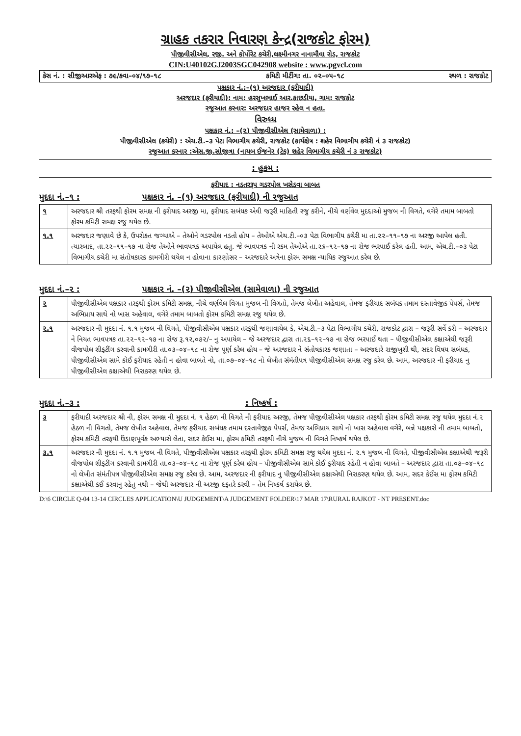ગ્રાહક તકરાર નિવારણ કેન્દ્ર(રાજકોટ ફોરમ)
પીજીવીસીએલ, રજી. અને કોર્પોરેટ કચેરી,લક્ષ્મીનગર નાનામૌવા રોડ, રાજકોટ
CIN:U40102GJ2003SGC042908 website : www.pgvcl.com
કેસ નં. : સીજીઆરએફ : ૭૯/કવા–૦૪/૧૭–૧૮ કમિટી મીટીંગ: તા. ૦૨–૦૫–૧૮ સ્થળ : રાજકોટ
પક્ષકાર નં.:–(૧) અરજદાર (ફરીયાદી)
અરજદાર (ફરીયાદી): નામ: હરસુખભાઈ આર.કાછડીયા, ગામ: રાજકોટ
રજુઆત કરનાર: અરજદાર હાજર રહેલ ન હતા.
વિરુધ્ધ
પક્ષકાર નં.: –(૨) પીજીવીસીએલ (સામેવાળા) :
પીજીવીસીએલ (કચેરી) : એચ.ટી.–૩ પેટા વિભાગીય કચેરી, રાજકોટ (કાર્યક્ષેત્ર : શહેર વિભાગીય કચેરી નં ૩ રાજકોટ)
રજુઆત કરનાર :એસ.જી.સોજીત્રા (નાયબ ઈજનેર (ટેક) શહેર વિભાગીય કચેરી નં ૩ રાજકોટ)
: હુકમ :
ફરીયાદ : નડતરરૂપ ગડરપોલ ખસેડવા બાબત
મુદદા નં.–૧ : પક્ષકાર નં. –(૧) અરજદાર (ફરીયાદી) ની રજુઆત
| ૧ | અરજદાર શ્રી તરફથી ફોરમ સમક્ષ ની ફરીયાદ અરજી મા, ફરીયાદ સબંધક એવી જરૂરી માહિતી રજુ કરીને, નીચે વર્ણવેલ મુદદાઓ મુજબ ની વિગતે, વગેરે તમામ બાબતો ફોરમ કમિટી સમક્ષ રજુ થયેલ છે. |
| ૧.૧ | અરજદાર જણાવે છે કે, ઉપરોકત જગ્યાએ – તેઓને ગડરપોલ નડતો હોય – તેઓએ એચ.ટી.–૦૩ પેટા વિભાગીય કચેરી મા તા.૨૨–૧૧–૧૭ ના અરજી આપેલ હતી. ત્યારબાદ, તા.૨૨–૧૧–૧૭ ના રોજ તેઓને ભાવપત્રક અપાયેલ હતુ. જે ભાવપત્રક ની રકમ તેઓએ તા.૨૬–૧૨–૧૭ ના રોજ ભરપાઈ કરેલ હતી. આમ, એચ.ટી.–૦૩ પેટા વિભાગીય કચેરી મા સંતોષકારક કામગીરી થયેલ ન હોવાના કારણોસર – અરજદારે અત્રેના ફોરમ સમક્ષ ન્યાયિક રજુઆત કરેલ છે. |
મુદદા નં.–૨ : પક્ષકાર નં. –(૨) પીજીવીસીએલ (સામેવાળા) ની રજુઆત
| ૨ | પીજીવીસીએલ પક્ષકાર તરફથી ફોરમ કમિટી સમક્ષ, નીચે વર્ણવેલ વિગત મુજબ ની વિગતો, તેમજ લેખીત અહેવાલ, તેમજ ફરીયાદ સબંધક તમામ દસ્તાવેજીક પેપર્સ, તેમજ અભિપ્રાય સાથે નો ખાસ અહેવાલ, વગેરે તમામ બાબતો ફોરમ કમિટી સમક્ષ રજુ થયેલ છે. |
| ૨.૧ | અરજદાર ની મુદદા નં. ૧.૧ મુજબ ની વિગતે, પીજીવીસીએલ પક્ષકાર તરફથી જણાવાયેલ કે, એચ.ટી.–૩ પેટા વિભાગીય કચેરી, રાજકોટ દ્વારા – જરૂરી સર્વે કરી – અરજદાર ને નિયત ભાવપત્રક તા.૨૨–૧૨–૧૭ ના રોજ રૂ.૧૨,૦૭૨/– નુ અપાયેલ – જે અરજદાર દ્વારા તા.૨૬–૧૨–૧૭ ના રોજ ભરપાઈ થતા – પીજીવીસીએલ કક્ષાએથી જરૂરી વીજપોલ શીફટીંગ કરવાની કામગીરી તા.૦૩–૦૪–૧૮ ના રોજ પૂર્ણ કરેલ હોય – જે અરજદાર ને સંતોષકારક જણાતા – અરજદારે રાજીખુશી થી, સદર વિષય સબંધક, પીજીવીસીએલ સામે કોઈ ફરીયાદ રહેતી ન હોવા બાબતે નો, તા.૦૭–૦૪–૧૮ નો લેખીત સંમંતીપત્ર પીજીવીસીએલ સમક્ષ રજુ કરેલ છે. આમ, અરજદાર ની ફરીયાદ નુ પીજીવીસીએલ કક્ષાએથી નિરાકરણ થયેલ છે. |
મુદદા નં.–૩ : : નિષ્કર્ષ :
| ૩ | ફરીયાદી અરજદાર શ્રી ની, ફોરમ સમક્ષ ની મુદદા નં. ૧ હેઠળ ની વિગતે ની ફરીયાદ અરજી, તેમજ પીજીવીસીએલ પક્ષકાર તરફથી ફોરમ કમિટી સમક્ષ રજુ થયેલ મુદદા નં.૨ હેઠળ ની વિગતો, તેમજ લેખીત અહેવાલ, તેમજ ફરીયાદ સબંધક તમામ દસ્તાવેજીક પેપર્સ, તેમજ અભિપ્રાય સાથે નો ખાસ અહેવાલ વગેરે, બન્ને પક્ષકારો ની તમામ બાબતો, ફોરમ કમિટી તરફથી ઉંડાણપૂર્વક અભ્યાસે લેતા, સદર કેઈસ મા, ફોરમ કમિટી તરફથી નીચે મુજબ ની વિગતે નિષ્કર્ષ થયેલ છે. |
| ૩.૧ | અરજદાર ની મુદદા નં. ૧.૧ મુજબ ની વિગતે, પીજીવીસીએલ પક્ષકાર તરફથી ફોરમ કમિટી સમક્ષ રજુ થયેલ મુદદા નં. ૨.૧ મુજબ ની વિગતે, પીજીવીસીએલ કક્ષાએથી જરૂરી વીજપોલ શીફટીંગ કરવાની કામગીરી તા.૦૩–૦૪–૧૮ ના રોજ પૂર્ણ કરેલ હોય – પીજીવીસીએલ સામે કોઈ ફરીયાદ રહેતી ન હોવા બાબતે – અરજદાર દ્વારા તા.૦૭–૦૪–૧૮ નો લેખીત સંમંતીપત્ર પીજીવીસીએલ સમક્ષ રજુ કરેલ છે. આમ, અરજદાર ની ફરીયાદ નુ પીજીવીસીએલ કક્ષાએથી નિરાકરણ થયેલ છે. આમ, સદર કેઈસ મા ફોરમ કમિટી કક્ષાએથી કઈ કરવાનુ રહેતુ નથી – જેથી અરજદાર ની અરજી દફતરે કરવી – તેમ નિષ્કર્ષ કરાયેલ છે. |
D:\6 CIRCLE Q-04 13-14 CIRCLES APPLICATION\U JUDGEMENT\A JUDGEMENT FOLDER\17 MAR 17\RURAL RAJKOT - NT PRESENT.doc